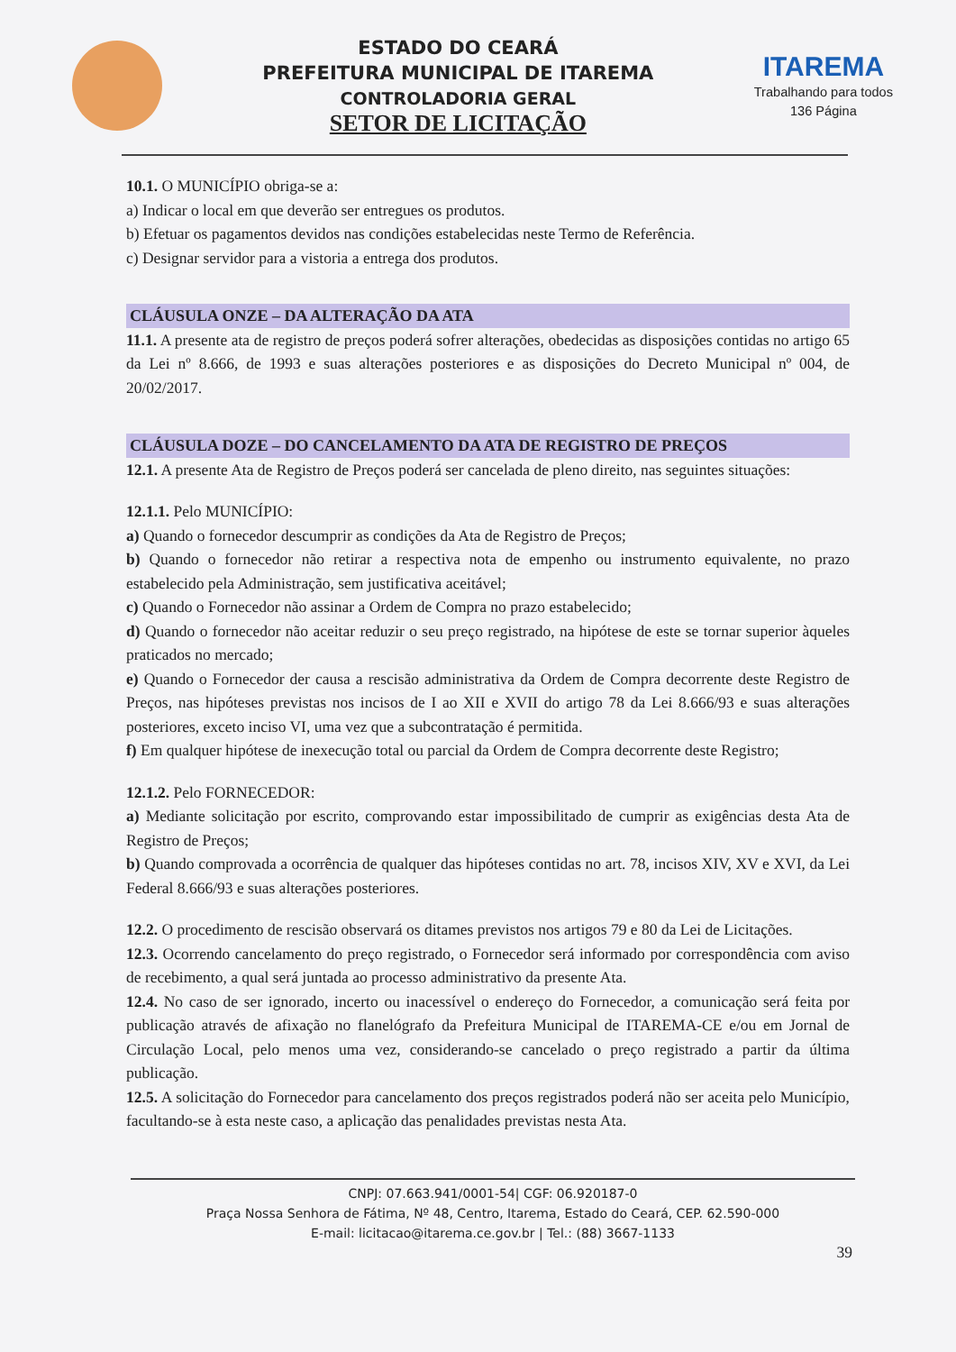ESTADO DO CEARÁ
PREFEITURA MUNICIPAL DE ITAREMA
CONTROLADORIA GERAL
SETOR DE LICITAÇÃO
ITAREMA
Trabalhando para todos
136 Página
10.1. O MUNICÍPIO obriga-se a:
a) Indicar o local em que deverão ser entregues os produtos.
b) Efetuar os pagamentos devidos nas condições estabelecidas neste Termo de Referência.
c) Designar servidor para a vistoria a entrega dos produtos.
CLÁUSULA ONZE – DA ALTERAÇÃO DA ATA
11.1. A presente ata de registro de preços poderá sofrer alterações, obedecidas as disposições contidas no artigo 65 da Lei nº 8.666, de 1993 e suas alterações posteriores e as disposições do Decreto Municipal nº 004, de 20/02/2017.
CLÁUSULA DOZE – DO CANCELAMENTO DA ATA DE REGISTRO DE PREÇOS
12.1. A presente Ata de Registro de Preços poderá ser cancelada de pleno direito, nas seguintes situações:
12.1.1. Pelo MUNICÍPIO:
a) Quando o fornecedor descumprir as condições da Ata de Registro de Preços;
b) Quando o fornecedor não retirar a respectiva nota de empenho ou instrumento equivalente, no prazo estabelecido pela Administração, sem justificativa aceitável;
c) Quando o Fornecedor não assinar a Ordem de Compra no prazo estabelecido;
d) Quando o fornecedor não aceitar reduzir o seu preço registrado, na hipótese de este se tornar superior àqueles praticados no mercado;
e) Quando o Fornecedor der causa a rescisão administrativa da Ordem de Compra decorrente deste Registro de Preços, nas hipóteses previstas nos incisos de I ao XII e XVII do artigo 78 da Lei 8.666/93 e suas alterações posteriores, exceto inciso VI, uma vez que a subcontratação é permitida.
f) Em qualquer hipótese de inexecução total ou parcial da Ordem de Compra decorrente deste Registro;
12.1.2. Pelo FORNECEDOR:
a) Mediante solicitação por escrito, comprovando estar impossibilitado de cumprir as exigências desta Ata de Registro de Preços;
b) Quando comprovada a ocorrência de qualquer das hipóteses contidas no art. 78, incisos XIV, XV e XVI, da Lei Federal 8.666/93 e suas alterações posteriores.
12.2. O procedimento de rescisão observará os ditames previstos nos artigos 79 e 80 da Lei de Licitações.
12.3. Ocorrendo cancelamento do preço registrado, o Fornecedor será informado por correspondência com aviso de recebimento, a qual será juntada ao processo administrativo da presente Ata.
12.4. No caso de ser ignorado, incerto ou inacessível o endereço do Fornecedor, a comunicação será feita por publicação através de afixação no flanelógrafo da Prefeitura Municipal de ITAREMA-CE e/ou em Jornal de Circulação Local, pelo menos uma vez, considerando-se cancelado o preço registrado a partir da última publicação.
12.5. A solicitação do Fornecedor para cancelamento dos preços registrados poderá não ser aceita pelo Município, facultando-se à esta neste caso, a aplicação das penalidades previstas nesta Ata.
CNPJ: 07.663.941/0001-54| CGF: 06.920187-0
Praça Nossa Senhora de Fátima, Nº 48, Centro, Itarema, Estado do Ceará, CEP. 62.590-000
E-mail: licitacao@itarema.ce.gov.br | Tel.: (88) 3667-1133
39